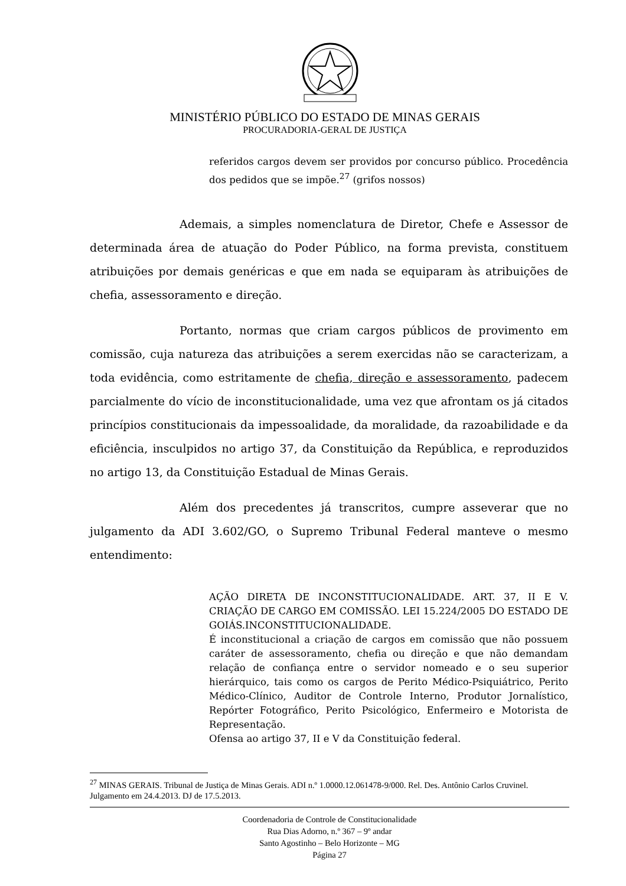MINISTÉRIO PÚBLICO DO ESTADO DE MINAS GERAIS
PROCURADORIA-GERAL DE JUSTIÇA
referidos cargos devem ser providos por concurso público. Procedência dos pedidos que se impõe.<sup>27</sup> (grifos nossos)
Ademais, a simples nomenclatura de Diretor, Chefe e Assessor de determinada área de atuação do Poder Público, na forma prevista, constituem atribuições por demais genéricas e que em nada se equiparam às atribuições de chefia, assessoramento e direção.
Portanto, normas que criam cargos públicos de provimento em comissão, cuja natureza das atribuições a serem exercidas não se caracterizam, a toda evidência, como estritamente de chefia, direção e assessoramento, padecem parcialmente do vício de inconstitucionalidade, uma vez que afrontam os já citados princípios constitucionais da impessoalidade, da moralidade, da razoabilidade e da eficiência, insculpidos no artigo 37, da Constituição da República, e reproduzidos no artigo 13, da Constituição Estadual de Minas Gerais.
Além dos precedentes já transcritos, cumpre asseverar que no julgamento da ADI 3.602/GO, o Supremo Tribunal Federal manteve o mesmo entendimento:
AÇÃO DIRETA DE INCONSTITUCIONALIDADE. ART. 37, II E V. CRIAÇÃO DE CARGO EM COMISSÃO. LEI 15.224/2005 DO ESTADO DE GOIÁS.INCONSTITUCIONALIDADE.
É inconstitucional a criação de cargos em comissão que não possuem caráter de assessoramento, chefia ou direção e que não demandam relação de confiança entre o servidor nomeado e o seu superior hierárquico, tais como os cargos de Perito Médico-Psiquiátrico, Perito Médico-Clínico, Auditor de Controle Interno, Produtor Jornalístico, Repórter Fotográfico, Perito Psicológico, Enfermeiro e Motorista de Representação.
Ofensa ao artigo 37, II e V da Constituição federal.
<sup>27</sup> MINAS GERAIS. Tribunal de Justiça de Minas Gerais. ADI n.º 1.0000.12.061478-9/000. Rel. Des. Antônio Carlos Cruvinel. Julgamento em 24.4.2013. DJ de 17.5.2013.
Coordenadoria de Controle de Constitucionalidade
Rua Dias Adorno, n.º 367 – 9º andar
Santo Agostinho – Belo Horizonte – MG
Página 27